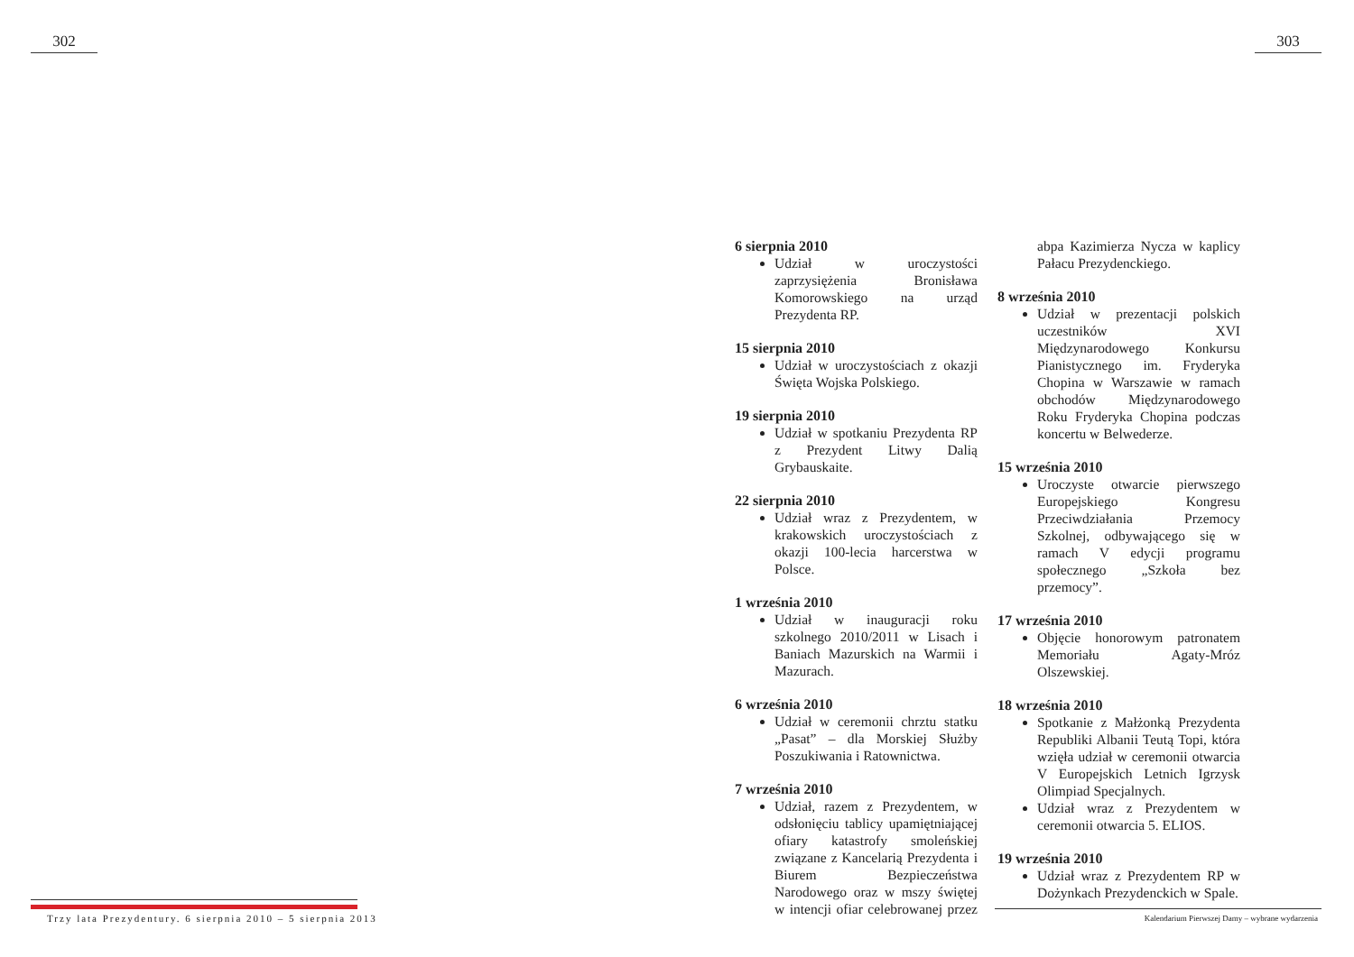302
Trzy lata Prezydentury. 6 sierpnia 2010 – 5 sierpnia 2013
303
6 sierpnia 2010
Udział w uroczystości zaprzysiężenia Bronisława Komorowskiego na urząd Prezydenta RP.
15 sierpnia 2010
Udział w uroczystościach z okazji Święta Wojska Polskiego.
19 sierpnia 2010
Udział w spotkaniu Prezydenta RP z Prezydent Litwy Dalią Grybauskaite.
22 sierpnia 2010
Udział wraz z Prezydentem, w krakowskich uroczystościach z okazji 100-lecia harcerstwa w Polsce.
1 września 2010
Udział w inauguracji roku szkolnego 2010/2011 w Lisach i Baniach Mazurskich na Warmii i Mazurach.
6 września 2010
Udział w ceremonii chrztu statku „Pasat” – dla Morskiej Służby Poszukiwania i Ratownictwa.
7 września 2010
Udział, razem z Prezydentem, w odsłonięciu tablicy upamiętniającej ofiary katastrofy smoleńskiej związane z Kancelarią Prezydenta i Biurem Bezpieczeństwa Narodowego oraz w mszy świętej w intencji ofiar celebrowanej przez abpa Kazimierza Nycza w kaplicy Pałacu Prezydenckiego.
8 września 2010
Udział w prezentacji polskich uczestników XVI Międzynarodowego Konkursu Pianistycznego im. Fryderyka Chopina w Warszawie w ramach obchodów Międzynarodowego Roku Fryderyka Chopina podczas koncertu w Belwederze.
15 września 2010
Uroczyste otwarcie pierwszego Europejskiego Kongresu Przeciwdziałania Przemocy Szkolnej, odbywającego się w ramach V edycji programu społecznego „Szkoła bez przemocy”.
17 września 2010
Objęcie honorowym patronatem Memoriału Agaty-Mróz Olszewskiej.
18 września 2010
Spotkanie z Małżonką Prezydenta Republiki Albanii Teutą Topi, która wzięła udział w ceremonii otwarcia V Europejskich Letnich Igrzysk Olimpiad Specjalnych.
Udział wraz z Prezydentem w ceremonii otwarcia 5. ELIOS.
19 września 2010
Udział wraz z Prezydentem RP w Dożynkach Prezydenckich w Spale.
Kalendarium Pierwszej Damy – wybrane wydarzenia